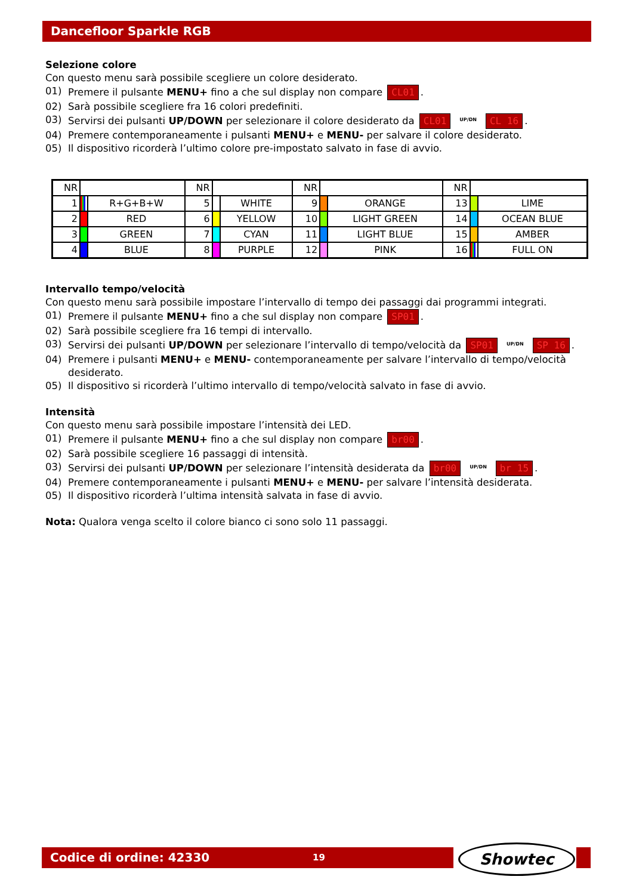Dancefloor Sparkle RGB
Selezione colore
Con questo menu sarà possibile scegliere un colore desiderato.
01) Premere il pulsante MENU+ fino a che sul display non compare CL01.
02) Sarà possibile scegliere fra 16 colori predefiniti.
03) Servirsi dei pulsanti UP/DOWN per selezionare il colore desiderato da CL01 UP/DN CL 16.
04) Premere contemporaneamente i pulsanti MENU+ e MENU- per salvare il colore desiderato.
05) Il dispositivo ricorderà l’ultimo colore pre-impostato salvato in fase di avvio.
| NR | | | NR | | | NR | | | NR | | |
| 1 | | R+G+B+W | 5 | | WHITE | 9 | | ORANGE | 13 | | LIME |
| 2 | | RED | 6 | | YELLOW | 10 | | LIGHT GREEN | 14 | | OCEAN BLUE |
| 3 | | GREEN | 7 | | CYAN | 11 | | LIGHT BLUE | 15 | | AMBER |
| 4 | | BLUE | 8 | | PURPLE | 12 | | PINK | 16 | | FULL ON |
Intervallo tempo/velocità
Con questo menu sarà possibile impostare l’intervallo di tempo dei passaggi dai programmi integrati.
01) Premere il pulsante MENU+ fino a che sul display non compare SP01.
02) Sarà possibile scegliere fra 16 tempi di intervallo.
03) Servirsi dei pulsanti UP/DOWN per selezionare l’intervallo di tempo/velocità da SP01 UP/DN SP 16.
04) Premere i pulsanti MENU+ e MENU- contemporaneamente per salvare l’intervallo di tempo/velocità desiderato.
05) Il dispositivo si ricorderà l’ultimo intervallo di tempo/velocità salvato in fase di avvio.
Intensità
Con questo menu sarà possibile impostare l’intensità dei LED.
01) Premere il pulsante MENU+ fino a che sul display non compare br00.
02) Sarà possibile scegliere 16 passaggi di intensità.
03) Servirsi dei pulsanti UP/DOWN per selezionare l’intensità desiderata da br00 UP/DN br 15.
04) Premere contemporaneamente i pulsanti MENU+ e MENU- per salvare l’intensità desiderata.
05) Il dispositivo ricorderà l’ultima intensità salvata in fase di avvio.
Nota: Qualora venga scelto il colore bianco ci sono solo 11 passaggi.
Codice di ordine: 42330 19 Showtec